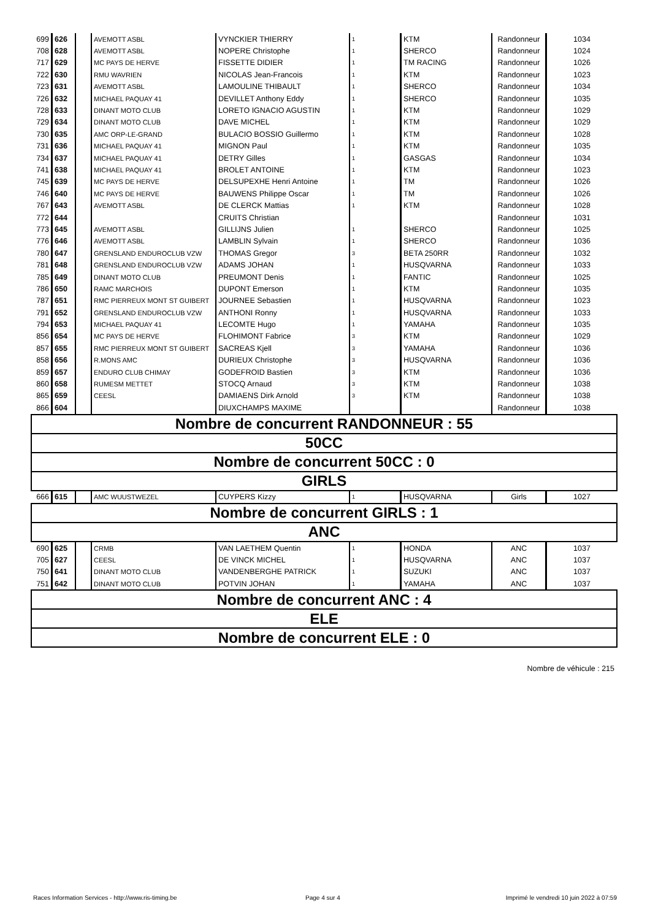| 699 | 626 | | AVEMOTT ASBL | VYNCKIER THIERRY | 1 | KTM | Randonneur | 1034 |
| 708 | 628 | | AVEMOTT ASBL | NOPERE Christophe | 1 | SHERCO | Randonneur | 1024 |
| 717 | 629 | | MC PAYS DE HERVE | FISSETTE DIDIER | 1 | TM RACING | Randonneur | 1026 |
| 722 | 630 | | RMU WAVRIEN | NICOLAS Jean-Francois | 1 | KTM | Randonneur | 1023 |
| 723 | 631 | | AVEMOTT ASBL | LAMOULINE THIBAULT | 1 | SHERCO | Randonneur | 1034 |
| 726 | 632 | | MICHAEL PAQUAY 41 | DEVILLET Anthony Eddy | 1 | SHERCO | Randonneur | 1035 |
| 728 | 633 | | DINANT MOTO CLUB | LORETO IGNACIO AGUSTIN | 1 | KTM | Randonneur | 1029 |
| 729 | 634 | | DINANT MOTO CLUB | DAVE MICHEL | 1 | KTM | Randonneur | 1029 |
| 730 | 635 | | AMC ORP-LE-GRAND | BULACIO BOSSIO Guillermo | 1 | KTM | Randonneur | 1028 |
| 731 | 636 | | MICHAEL PAQUAY 41 | MIGNON Paul | 1 | KTM | Randonneur | 1035 |
| 734 | 637 | | MICHAEL PAQUAY 41 | DETRY Gilles | 1 | GASGAS | Randonneur | 1034 |
| 741 | 638 | | MICHAEL PAQUAY 41 | BROLET ANTOINE | 1 | KTM | Randonneur | 1023 |
| 745 | 639 | | MC PAYS DE HERVE | DELSUPEXHE Henri Antoine | 1 | TM | Randonneur | 1026 |
| 746 | 640 | | MC PAYS DE HERVE | BAUWENS Philippe Oscar | 1 | TM | Randonneur | 1026 |
| 767 | 643 | | AVEMOTT ASBL | DE CLERCK Mattias | 1 | KTM | Randonneur | 1028 |
| 772 | 644 | | | CRUITS Christian | | | Randonneur | 1031 |
| 773 | 645 | | AVEMOTT ASBL | GILLIJNS Julien | 1 | SHERCO | Randonneur | 1025 |
| 776 | 646 | | AVEMOTT ASBL | LAMBLIN Sylvain | 1 | SHERCO | Randonneur | 1036 |
| 780 | 647 | | GRENSLAND ENDUROCLUB VZW | THOMAS Gregor | 3 | BETA 250RR | Randonneur | 1032 |
| 781 | 648 | | GRENSLAND ENDUROCLUB VZW | ADAMS JOHAN | 1 | HUSQVARNA | Randonneur | 1033 |
| 785 | 649 | | DINANT MOTO CLUB | PREUMONT Denis | 1 | FANTIC | Randonneur | 1025 |
| 786 | 650 | | RAMC MARCHOIS | DUPONT Emerson | 1 | KTM | Randonneur | 1035 |
| 787 | 651 | | RMC PIERREUX MONT ST GUIBERT | JOURNEE Sebastien | 1 | HUSQVARNA | Randonneur | 1023 |
| 791 | 652 | | GRENSLAND ENDUROCLUB VZW | ANTHONI Ronny | 1 | HUSQVARNA | Randonneur | 1033 |
| 794 | 653 | | MICHAEL PAQUAY 41 | LECOMTE Hugo | 1 | YAMAHA | Randonneur | 1035 |
| 856 | 654 | | MC PAYS DE HERVE | FLOHIMONT Fabrice | 3 | KTM | Randonneur | 1029 |
| 857 | 655 | | RMC PIERREUX MONT ST GUIBERT | SACREAS Kjell | 3 | YAMAHA | Randonneur | 1036 |
| 858 | 656 | | R.MONS AMC | DURIEUX Christophe | 3 | HUSQVARNA | Randonneur | 1036 |
| 859 | 657 | | ENDURO CLUB CHIMAY | GODEFROID Bastien | 3 | KTM | Randonneur | 1036 |
| 860 | 658 | | RUMESM METTET | STOCQ Arnaud | 3 | KTM | Randonneur | 1038 |
| 865 | 659 | | CEESL | DAMIAENS Dirk Arnold | 3 | KTM | Randonneur | 1038 |
| 866 | 604 | | | DIUXCHAMPS MAXIME | | | Randonneur | 1038 |
| Nombre de concurrent RANDONNEUR : 55 | | | | | | | | |
| 50CC | | | | | | | | |
| Nombre de concurrent 50CC : 0 | | | | | | | | |
| GIRLS | | | | | | | | |
| 666 | 615 | | AMC WUUSTWEZEL | CUYPERS Kizzy | 1 | HUSQVARNA | Girls | 1027 |
| Nombre de concurrent GIRLS : 1 | | | | | | | | |
| ANC | | | | | | | | |
| 690 | 625 | | CRMB | VAN LAETHEM Quentin | 1 | HONDA | ANC | 1037 |
| 705 | 627 | | CEESL | DE VINCK MICHEL | 1 | HUSQVARNA | ANC | 1037 |
| 750 | 641 | | DINANT MOTO CLUB | VANDENBERGHE PATRICK | 1 | SUZUKI | ANC | 1037 |
| 751 | 642 | | DINANT MOTO CLUB | POTVIN JOHAN | 1 | YAMAHA | ANC | 1037 |
| Nombre de concurrent ANC : 4 | | | | | | | | |
| ELE | | | | | | | | |
| Nombre de concurrent ELE : 0 | | | | | | | | |
Nombre de véhicule : 215
Races Information Services - http://www.ris-timing.be
Page 4 sur 4
Imprimé le vendredi 10 juin 2022 à 07:59